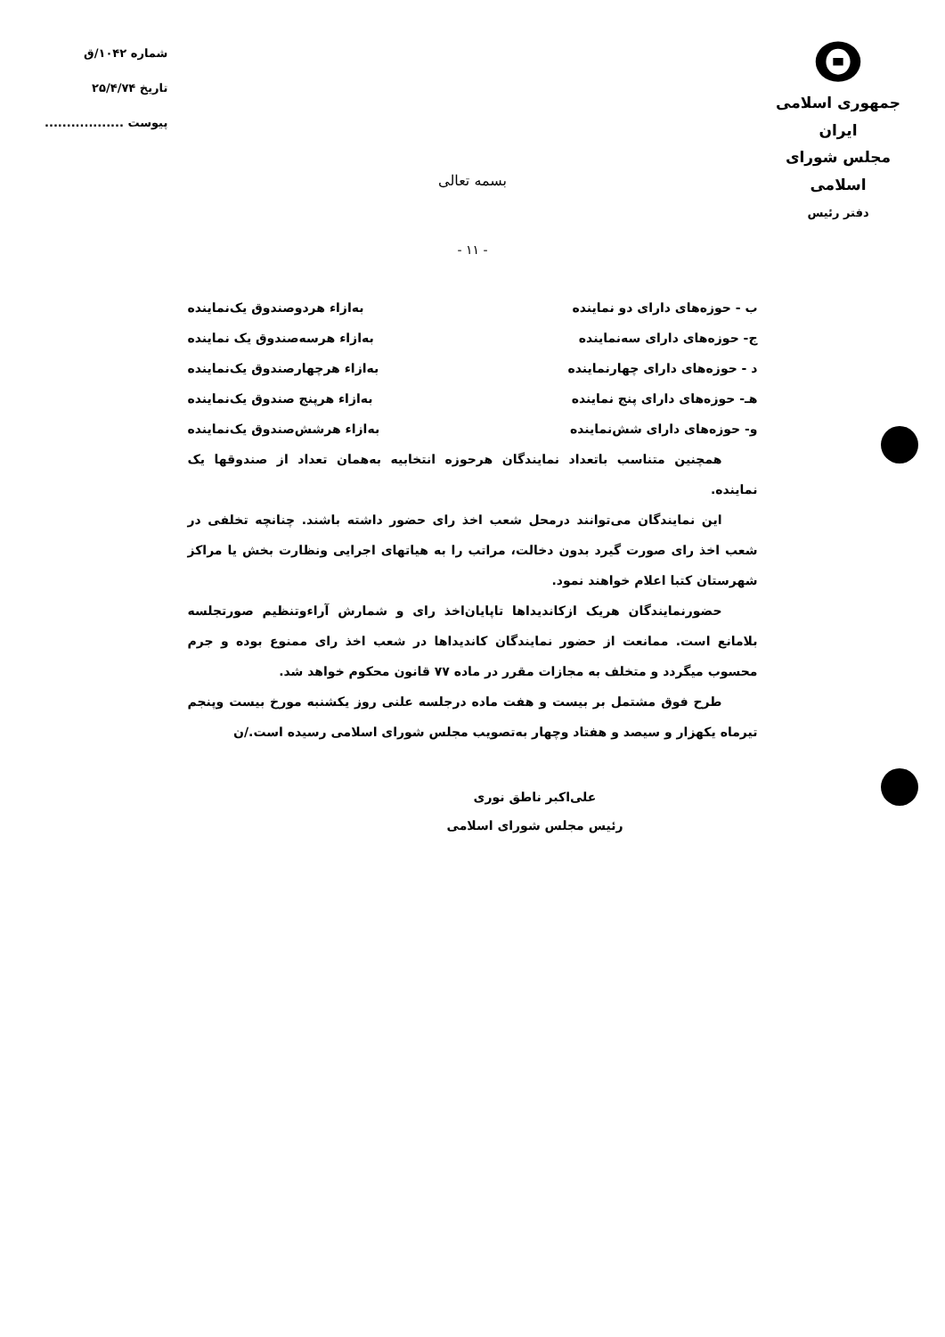ⵙ
جمهوری اسلامی ایران
مجلس شورای اسلامی
دفتر رئیس
شماره ۱۰۴۲/ق
تاریخ ۲۵/۴/۷۴
پیوست ..................
بسمه تعالی
- ۱۱ -
ب - حوزه‌های دارای دو نماینده به‌ازاء هردوصندوق یک‌نماینده
ج- حوزه‌های دارای سه‌نماینده به‌ازاء هرسه‌صندوق یک نماینده
د - حوزه‌های دارای چهارنماینده به‌ازاء هرچهارصندوق یک‌نماینده
هـ- حوزه‌های دارای پنج نماینده به‌ازاء هرپنج صندوق یک‌نماینده
و- حوزه‌های دارای شش‌نماینده به‌ازاء هرشش‌صندوق یک‌نماینده
همچنین متناسب باتعداد نمایندگان هرحوزه انتخابیه به‌همان تعداد از صندوقها یک نماینده.
این نمایندگان می‌توانند درمحل شعب اخذ رای حضور داشته باشند. چنانچه تخلفی در شعب اخذ رای صورت گیرد بدون دخالت، مراتب را به هیاتهای اجرایی ونظارت بخش یا مراکز شهرستان کتبا اعلام خواهند نمود.
حضورنمایندگان هریک ازکاندیداها تاپایان‌اخذ رای و شمارش آراء‌وتنظیم صورتجلسه بلامانع است. ممانعت از حضور نمایندگان کاندیداها در شعب اخذ رای ممنوع بوده و جرم محسوب میگردد و متخلف به مجازات مقرر در ماده ۷۷ قانون محکوم خواهد شد.
طرح فوق مشتمل بر بیست و هفت ماده درجلسه علنی روز یکشنبه مورخ بیست وپنجم تیرماه یکهزار و سیصد و هفتاد وچهار به‌تصویب مجلس شورای اسلامی رسیده است./ن
علی‌اکبر ناطق نوری
رئیس مجلس شورای اسلامی